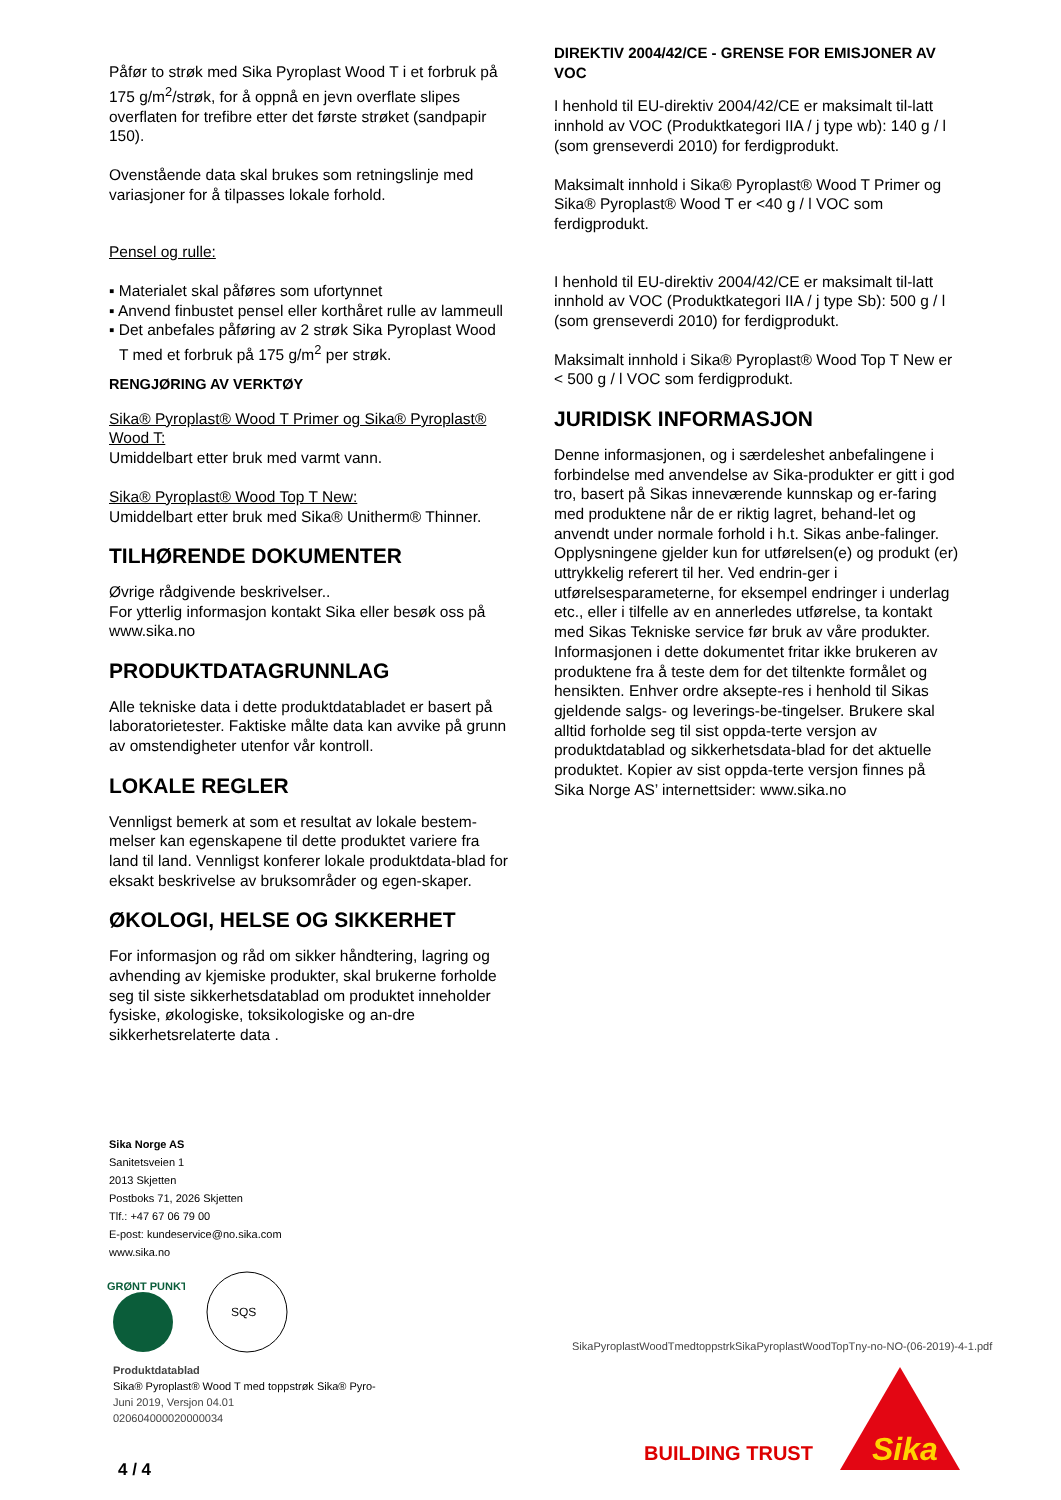Påfør to strøk med Sika Pyroplast Wood T i et forbruk på 175 g/m<sup>2</sup>/strøk, for å oppnå en jevn overflate slipes overflaten for trefibre etter det første strøket (sandpapir 150).
Ovenstående data skal brukes som retningslinje med variasjoner for å tilpasses lokale forhold.
Pensel og rulle:
▪ Materialet skal påføres som ufortynnet
▪ Anvend finbustet pensel eller korthåret rulle av lammeull
▪ Det anbefales påføring av 2 strøk Sika Pyroplast Wood T med et forbruk på 175 g/m<sup>2</sup> per strøk.
RENGJØRING AV VERKTØY
Sika® Pyroplast® Wood T Primer og Sika® Pyroplast® Wood T:
Umiddelbart etter bruk med varmt vann.
Sika® Pyroplast® Wood Top T New:
Umiddelbart etter bruk med Sika® Unitherm® Thinner.
TILHØRENDE DOKUMENTER
Øvrige rådgivende beskrivelser..
For ytterlig informasjon kontakt Sika eller besøk oss på www.sika.no
PRODUKTDATAGRUNNLAG
Alle tekniske data i dette produktdatabladet er basert på laboratorietester. Faktiske målte data kan avvike på grunn av omstendigheter utenfor vår kontroll.
LOKALE REGLER
Vennligst bemerk at som et resultat av lokale bestem-melser kan egenskapene til dette produktet variere fra land til land. Vennligst konferer lokale produktdata-blad for eksakt beskrivelse av bruksområder og egen-skaper.
ØKOLOGI, HELSE OG SIKKERHET
For informasjon og råd om sikker håndtering, lagring og avhending av kjemiske produkter, skal brukerne forholde seg til siste sikkerhetsdatablad om produktet inneholder fysiske, økologiske, toksikologiske og an-dre sikkerhetsrelaterte data .
DIREKTIV 2004/42/CE - GRENSE FOR EMISJONER AV VOC
I henhold til EU-direktiv 2004/42/CE er maksimalt til-latt innhold av VOC (Produktkategori IIA / j type wb): 140 g / l (som grenseverdi 2010) for ferdigprodukt.
Maksimalt innhold i Sika® Pyroplast® Wood T Primer og Sika® Pyroplast® Wood T er <40 g / l VOC som ferdigprodukt.
I henhold til EU-direktiv 2004/42/CE er maksimalt til-latt innhold av VOC (Produktkategori IIA / j type Sb): 500 g / l (som grenseverdi 2010) for ferdigprodukt.
Maksimalt innhold i Sika® Pyroplast® Wood Top T New er < 500 g / l VOC som ferdigprodukt.
JURIDISK INFORMASJON
Denne informasjonen, og i særdeleshet anbefalingene i forbindelse med anvendelse av Sika-produkter er gitt i god tro, basert på Sikas inneværende kunnskap og er-faring med produktene når de er riktig lagret, behand-let og anvendt under normale forhold i h.t. Sikas anbe-falinger. Opplysningene gjelder kun for utførelsen(e) og produkt (er) uttrykkelig referert til her. Ved endrin-ger i utførelsesparameterne, for eksempel endringer i underlag etc., eller i tilfelle av en annerledes utførelse, ta kontakt med Sikas Tekniske service før bruk av våre produkter. Informasjonen i dette dokumentet fritar ikke brukeren av produktene fra å teste dem for det tiltenkte formålet og hensikten. Enhver ordre aksepte-res i henhold til Sikas gjeldende salgs- og leverings-be-tingelser. Brukere skal alltid forholde seg til sist oppda-terte versjon av produktdatablad og sikkerhetsdata-blad for det aktuelle produktet. Kopier av sist oppda-terte versjon finnes på Sika Norge AS’ internettsider: www.sika.no
Sika Norge AS
Sanitetsveien 1
2013 Skjetten
Postboks 71, 2026 Skjetten
Tlf.: +47 67 06 79 00
E-post: kundeservice@no.sika.com
www.sika.no
GRØNT PUNKT
SQS
SikaPyroplastWoodTmedtoppstrkSikaPyroplastWoodTopTny-no-NO-(06-2019)-4-1.pdf
Produktdatablad
Sika® Pyroplast® Wood T med toppstrøk Sika® Pyro-
Juni 2019, Versjon 04.01
020604000020000034
BUILDING TRUST
Sika
4 / 4